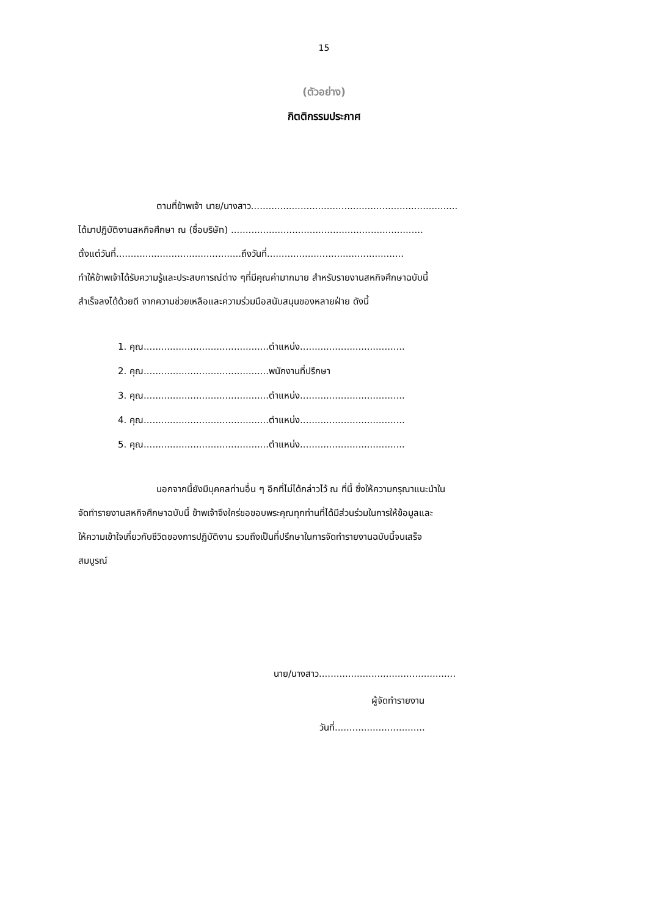15
(ตัวอย่าง)
กิตติกรรมประกาศ
ตามที่ข้าพเจ้า นาย/นางสาว.......................................................................
ได้มาปฏิบัติงานสหกิจศึกษา ณ (ชื่อบริษัท) ..................................................................
ตั้งแต่วันที่...........................................ถึงวันที่...............................................
ทำให้ข้าพเจ้าได้รับความรู้และประสบการณ์ต่าง ๆที่มีคุณค่ามากมาย สำหรับรายงานสหกิจศึกษาฉบับนี้
สำเร็จลงได้ด้วยดี จากความช่วยเหลือและความร่วมมือสนับสนุนของหลายฝ่าย ดังนี้
1. คุณ...........................................ตำแหน่ง....................................
2. คุณ...........................................พนักงานที่ปรึกษา
3. คุณ...........................................ตำแหน่ง....................................
4. คุณ...........................................ตำแหน่ง....................................
5. คุณ...........................................ตำแหน่ง....................................
นอกจากนี้ยังมีบุคคลท่านอื่น ๆ อีกที่ไม่ได้กล่าวไว้ ณ ที่นี้ ซึ่งให้ความกรุณาแนะนำใน
จัดทำรายงานสหกิจศึกษาฉบับนี้ ข้าพเจ้าจึงใคร่ขอขอบพระคุณทุกท่านที่ได้มีส่วนร่วมในการให้ข้อมูลและ
ให้ความเข้าใจเกี่ยวกับชีวิตของการปฏิบัติงาน รวมถึงเป็นที่ปรึกษาในการจัดทำรายงานฉบับนี้จนเสร็จ
สมบูรณ์
นาย/นางสาว...............................................
ผู้จัดทำรายงาน
วันที่...............................